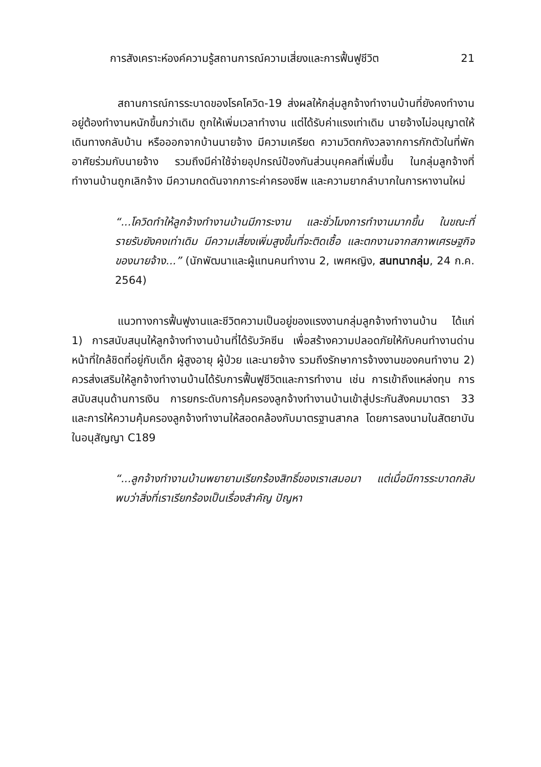การสังเคราะห์องค์ความรู้สถานการณ์ความเสี่ยงและการฟื้นฟูชีวิต 21
สถานการณ์การระบาดของโรคโควิด-19 ส่งผลให้กลุ่มลูกจ้างทำงานบ้านที่ยังคงทำงานอยู่ต้องทำงานหนักขึ้นกว่าเดิม ถูกให้เพิ่มเวลาทำงาน แต่ได้รับค่าแรงเท่าเดิม นายจ้างไม่อนุญาตให้เดินทางกลับบ้าน หรือออกจากบ้านนายจ้าง มีความเครียด ความวิตกกังวลจากการกักตัวในที่พักอาศัยร่วมกับนายจ้าง รวมถึงมีค่าใช้จ่ายอุปกรณ์ป้องกันส่วนบุคคลที่เพิ่มขึ้น ในกลุ่มลูกจ้างที่ทำงานบ้านถูกเลิกจ้าง มีความกดดันจากภาระค่าครองชีพ และความยากลำบากในการหางานใหม่
“...โควิดทำให้ลูกจ้างทำงานบ้านมีภาระงาน และชั่วโมงการทำงานมากขึ้น ในขณะที่รายรับยังคงเท่าเดิม มีความเสี่ยงเพิ่มสูงขึ้นที่จะติดเชื้อ และตกงานจากสภาพเศรษฐกิจของนายจ้าง...” (นักพัฒนาและผู้แทนคนทำงาน 2, เพศหญิง, สนทนากลุ่ม, 24 ก.ค. 2564)
แนวทางการฟื้นฟูงานและชีวิตความเป็นอยู่ของแรงงานกลุ่มลูกจ้างทำงานบ้าน ได้แก่ 1) การสนับสนุนให้ลูกจ้างทำงานบ้านที่ได้รับวัคซีน เพื่อสร้างความปลอดภัยให้กับคนทำงานด่านหน้าที่ใกล้ชิดที่อยู่กับเด็ก ผู้สูงอายุ ผู้ป่วย และนายจ้าง รวมถึงรักษาการจ้างงานของคนทำงาน 2) ควรส่งเสริมให้ลูกจ้างทำงานบ้านได้รับการฟื้นฟูชีวิตและการทำงาน เช่น การเข้าถึงแหล่งทุน การสนับสนุนด้านการเงิน การยกระดับการคุ้มครองลูกจ้างทำงานบ้านเข้าสู่ประกันสังคมมาตรา 33 และการให้ความคุ้มครองลูกจ้างทำงานให้สอดคล้องกับมาตรฐานสากล โดยการลงนามในสัตยาบันในอนุสัญญา C189
“...ลูกจ้างทำงานบ้านพยายามเรียกร้องสิทธิ์ของเราเสมอมา แต่เมื่อมีการระบาดกลับพบว่าสิ่งที่เราเรียกร้องเป็นเรื่องสำคัญ ปัญหา